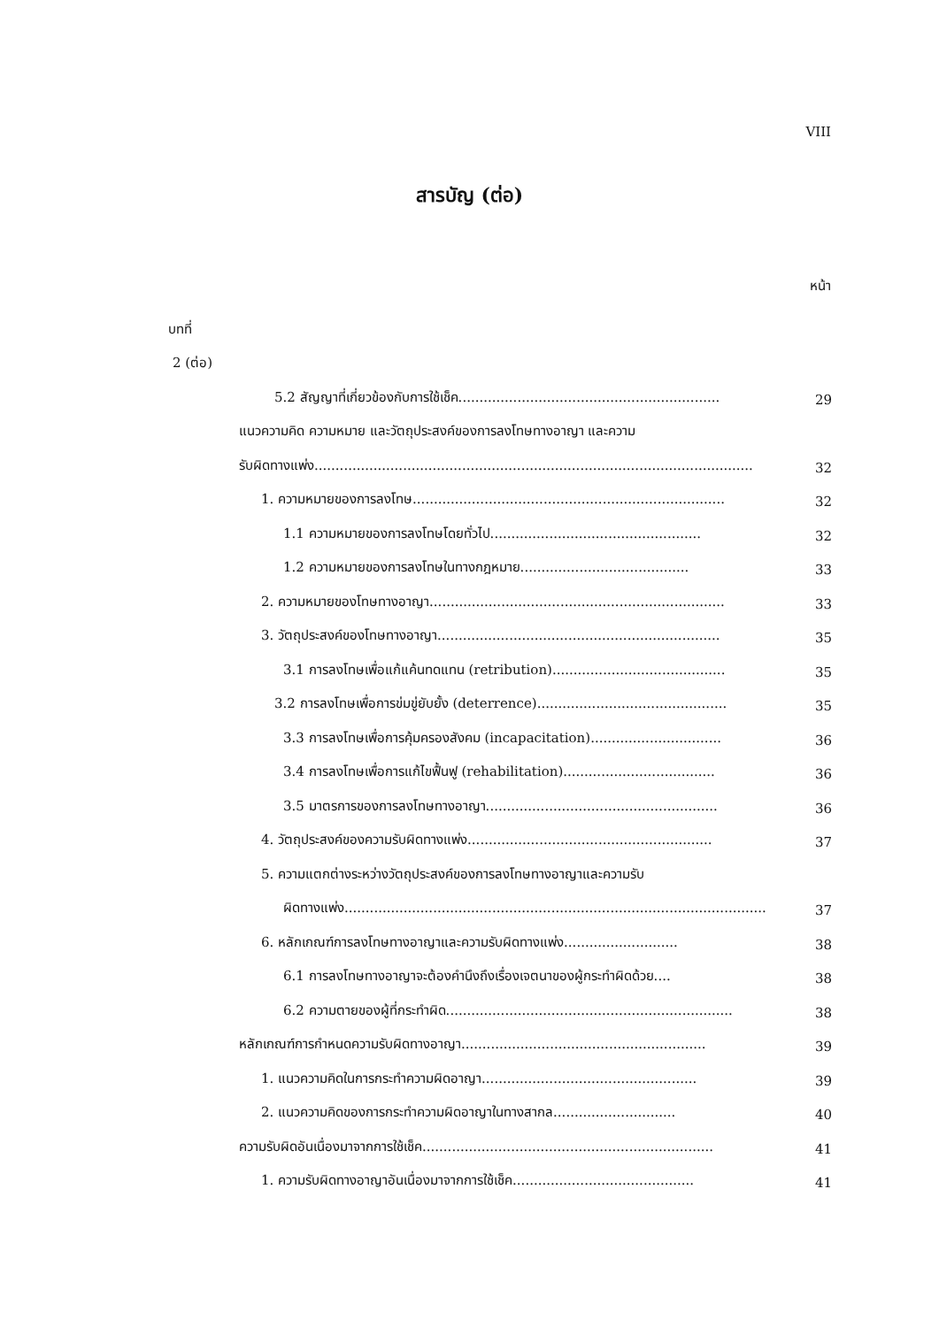VIII
สารบัญ (ต่อ)
หน้า
บทที่
2 (ต่อ)
5.2 สัญญาที่เกี่ยวข้องกับการใช้เช็ค..............................................................
29
แนวความคิด ความหมาย และวัตถุประสงค์ของการลงโทษทางอาญา และความ
รับผิดทางแพ่ง........................................................................................................
32
1. ความหมายของการลงโทษ..........................................................................
32
1.1 ความหมายของการลงโทษโดยทั่วไป..................................................
32
1.2 ความหมายของการลงโทษในทางกฎหมาย........................................
33
2. ความหมายของโทษทางอาญา......................................................................
33
3. วัตถุประสงค์ของโทษทางอาญา...................................................................
35
3.1 การลงโทษเพื่อแก้แค้นทดแทน (retribution).........................................
35
3.2 การลงโทษเพื่อการข่มขู่ยับยั้ง (deterrence).............................................
35
3.3 การลงโทษเพื่อการคุ้มครองสังคม (incapacitation)...............................
36
3.4 การลงโทษเพื่อการแก้ไขฟื้นฟู (rehabilitation)....................................
36
3.5 มาตรการของการลงโทษทางอาญา.......................................................
36
4. วัตถุประสงค์ของความรับผิดทางแพ่ง..........................................................
37
5. ความแตกต่างระหว่างวัตถุประสงค์ของการลงโทษทางอาญาและความรับ
ผิดทางแพ่ง....................................................................................................
37
6. หลักเกณฑ์การลงโทษทางอาญาและความรับผิดทางแพ่ง...........................
38
6.1 การลงโทษทางอาญาจะต้องคำนึงถึงเรื่องเจตนาของผู้กระทำผิดด้วย....
38
6.2 ความตายของผู้ที่กระทำผิด....................................................................
38
หลักเกณฑ์การกำหนดความรับผิดทางอาญา..........................................................
39
1. แนวความคิดในการกระทำความผิดอาญา...................................................
39
2. แนวความคิดของการกระทำความผิดอาญาในทางสากล.............................
40
ความรับผิดอันเนื่องมาจากการใช้เช็ค.....................................................................
41
1. ความรับผิดทางอาญาอันเนื่องมาจากการใช้เช็ค...........................................
41